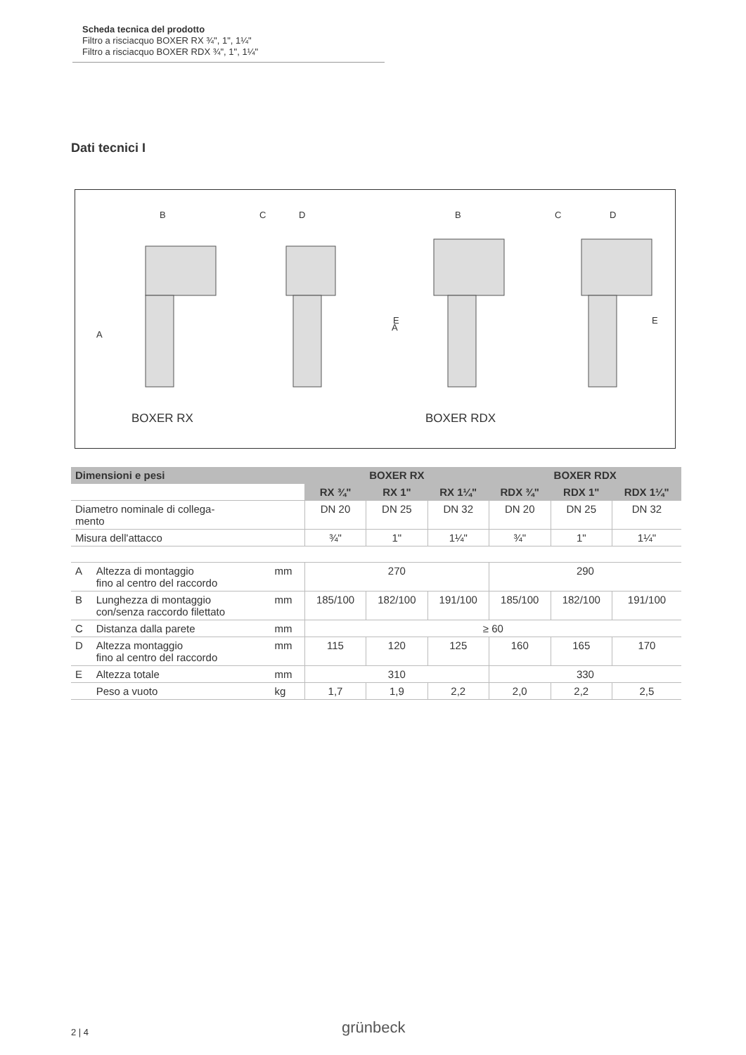Scheda tecnica del prodotto
Filtro a risciacquo BOXER RX ¾", 1", 1¼"
Filtro a risciacquo BOXER RDX ¾", 1", 1¼"
Dati tecnici I
B
C
D
B
C
D
A
E
A
E
BOXER RX
BOXER RDX
| Dimensioni e pesi | | | BOXER RX | | | BOXER RDX | | |
| --- | --- | --- | --- | --- | --- | --- | --- | --- |
| | | | RX ¾" | RX 1" | RX 1¼" | RDX ¾" | RDX 1" | RDX 1¼" |
| Diametro nominale di collega- mento | | | DN 20 | DN 25 | DN 32 | DN 20 | DN 25 | DN 32 |
| Misura dell'attacco | | | ¾" | 1" | 1¼" | ¾" | 1" | 1¼" |
| A | Altezza di montaggio fino al centro del raccordo | mm | 270 | | | 290 | | |
| B | Lunghezza di montaggio con/senza raccordo filettato | mm | 185/100 | 182/100 | 191/100 | 185/100 | 182/100 | 191/100 |
| C | Distanza dalla parete | mm | ≥ 60 | | | | | |
| D | Altezza montaggio fino al centro del raccordo | mm | 115 | 120 | 125 | 160 | 165 | 170 |
| E | Altezza totale | mm | 310 | | | 330 | | |
| | Peso a vuoto | kg | 1,7 | 1,9 | 2,2 | 2,0 | 2,2 | 2,5 |
2 | 4 grünbeck